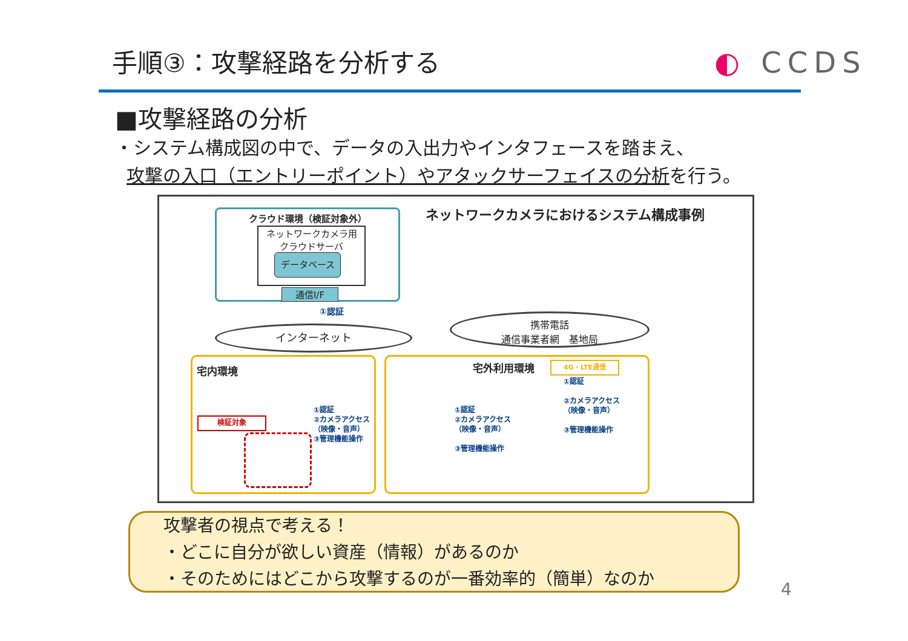手順③：攻撃経路を分析する ◐ CCDS
■攻撃経路の分析
・システム構成図の中で、データの入出力やインタフェースを踏まえ、
攻撃の入口（エントリーポイント）やアタックサーフェイスの分析を行う。
ネットワークカメラにおけるシステム構成事例
クラウド環境（検証対象外）
ネットワークカメラ用
クラウドサーバ
データベース
通信I/F
①認証
インターネット
携帯電話
通信事業者網　基地局
宅内環境
検証対象
①認証
②カメラアクセス
（映像・音声）
③管理機能操作
宅外利用環境 4G・LTE通信
①認証
②カメラアクセス
（映像・音声）
③管理機能操作
①認証
②カメラアクセス
（映像・音声）
③管理機能操作
攻撃者の視点で考える！
・どこに自分が欲しい資産（情報）があるのか
・そのためにはどこから攻撃するのが一番効率的（簡単）なのか
4